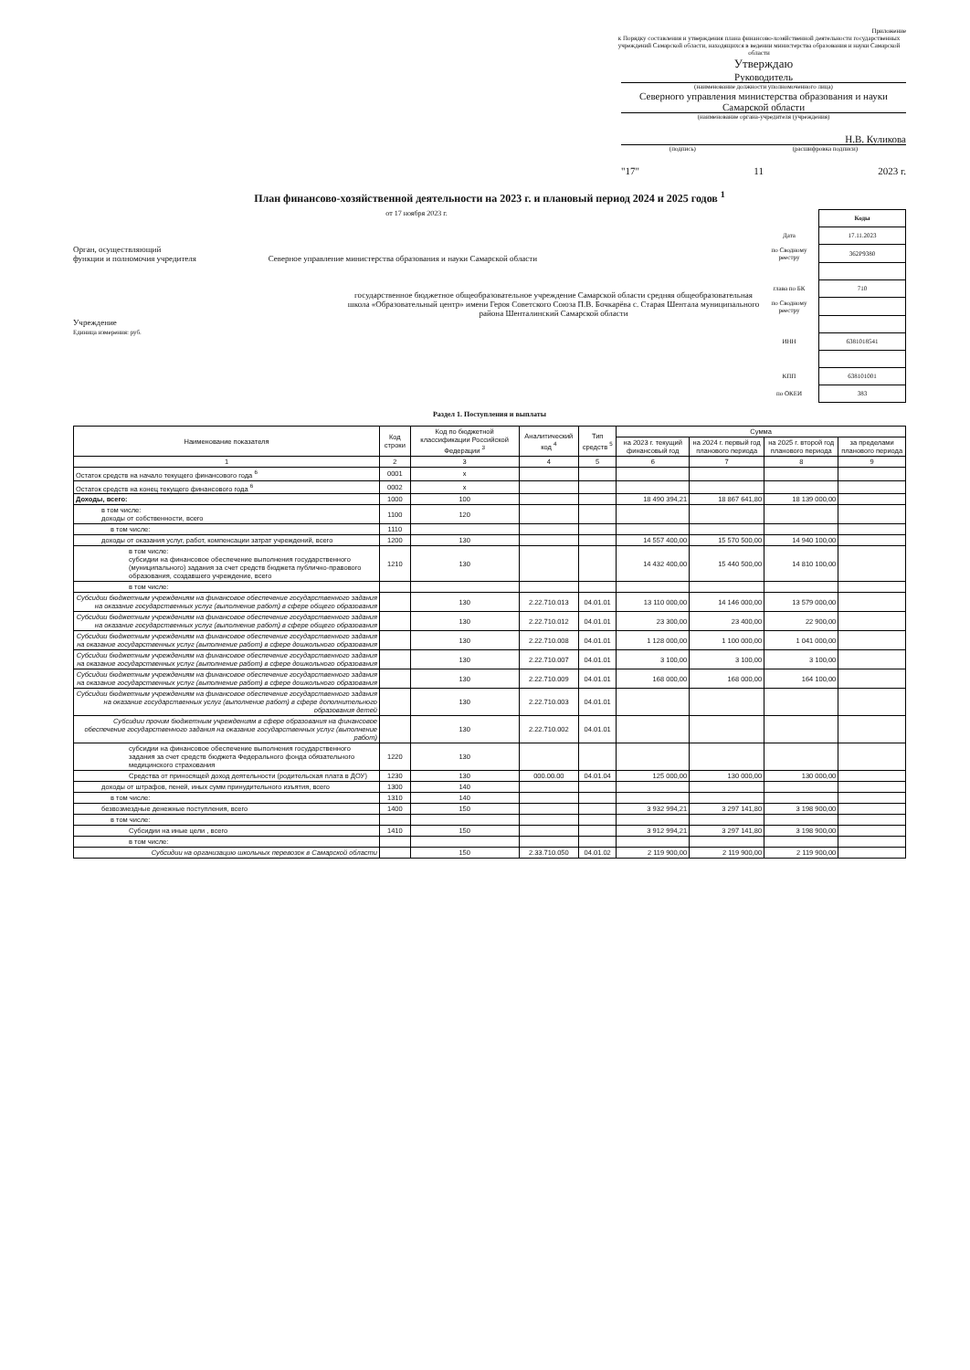Приложение
к Порядку составления и утверждения плана финансово-хозяйственной деятельности государственных учреждений Самарской области, находящихся в ведении министерства образования и науки Самарской области
Утверждаю
Руководитель
(наименование должности уполномоченного лица)
Северного управления министерства образования и науки Самарской области
(наименование органа-учредителя (учреждения)
Н.В. Куликова
(подпись) (расшифровка подписи)
"17" 11 2023 г.
План финансово-хозяйственной деятельности на 2023 г. и плановый период 2024 и 2025 годов <sup>1</sup>
от 17 ноября 2023 г.
Орган, осуществляющий
функции и полномочия учредителя Северное управление министерства образования и науки Самарской области
государственное бюджетное общеобразовательное учреждение Самарской области средняя общеобразовательная школа «Образовательный центр» имени Героя Советского Союза П.В. Бочкарёва с. Старая Шентала муниципального района Шенталинский Самарской области
Учреждение
Единица измерения: руб.
| | Коды |
| Дата | 17.11.2023 |
| по Сводному реестру | 362Р9380 |
| глава по БК | 710 |
| по Сводному реестру | |
| ИНН | 6381018541 |
| КПП | 638101001 |
| по ОКЕИ | 383 |
Раздел 1. Поступления и выплаты
| Наименование показателя | Код строки | Код по бюджетной классификации Российской Федерации <sup>3</sup> | Аналитический код <sup>4</sup> | Тип средств <sup>5</sup> | Сумма | | | |
| --- | --- | --- | --- | --- | --- | --- | --- | --- |
| | | | | | на 2023 г. текущий финансовый год | на 2024 г. первый год планового периода | на 2025 г. второй год планового периода | за пределами планового периода |
| 1 | 2 | 3 | 4 | 5 | 6 | 7 | 8 | 9 |
| Остаток средств на начало текущего финансового года <sup>6</sup> | 0001 | x | | | | | | |
| Остаток средств на конец текущего финансового года <sup>6</sup> | 0002 | x | | | | | | |
| Доходы, всего: | 1000 | 100 | | | 18 490 394,21 | 18 867 641,80 | 18 139 000,00 | |
| в том числе: доходы от собственности, всего | 1100 | 120 | | | | | | |
| в том числе: | 1110 | | | | | | | |
| доходы от оказания услуг, работ, компенсации затрат учреждений, всего | 1200 | 130 | | | 14 557 400,00 | 15 570 500,00 | 14 940 100,00 | |
| в том числе: субсидии на финансовое обеспечение выполнения государственного (муниципального) задания за счет средств бюджета публично-правового образования, создавшего учреждение, всего | 1210 | 130 | | | 14 432 400,00 | 15 440 500,00 | 14 810 100,00 | |
| в том числе: | | | | | | | | |
| Субсидии бюджетным учреждениям на финансовое обеспечение государственного задания на оказание государственных услуг (выполнение работ) в сфере общего образования | | 130 | 2.22.710.013 | 04.01.01 | 13 110 000,00 | 14 146 000,00 | 13 579 000,00 | |
| Субсидии бюджетным учреждениям на финансовое обеспечение государственного задания на оказание государственных услуг (выполнение работ) в сфере общего образования | | 130 | 2.22.710.012 | 04.01.01 | 23 300,00 | 23 400,00 | 22 900,00 | |
| Субсидии бюджетным учреждениям на финансовое обеспечение государственного задания на оказание государственных услуг (выполнение работ) в сфере дошкольного образования | | 130 | 2.22.710.008 | 04.01.01 | 1 128 000,00 | 1 100 000,00 | 1 041 000,00 | |
| Субсидии бюджетным учреждениям на финансовое обеспечение государственного задания на оказание государственных услуг (выполнение работ) в сфере дошкольного образования | | 130 | 2.22.710.007 | 04.01.01 | 3 100,00 | 3 100,00 | 3 100,00 | |
| Субсидии бюджетным учреждениям на финансовое обеспечение государственного задания на оказание государственных услуг (выполнение работ) в сфере дошкольного образования | | 130 | 2.22.710.009 | 04.01.01 | 168 000,00 | 168 000,00 | 164 100,00 | |
| Субсидии бюджетным учреждениям на финансовое обеспечение государственного задания на оказание государственных услуг (выполнение работ) в сфере дополнительного образования детей | | 130 | 2.22.710.003 | 04.01.01 | | | | |
| Субсидии прочим бюджетным учреждениям в сфере образования на финансовое обеспечение государственного задания на оказание государственных услуг (выполнение работ) | | 130 | 2.22.710.002 | 04.01.01 | | | | |
| субсидии на финансовое обеспечение выполнения государственного задания за счет средств бюджета Федерального фонда обязательного медицинского страхования | 1220 | 130 | | | | | | |
| Средства от приносящей доход деятельности (родительская плата в ДОУ) | 1230 | 130 | 000.00.00 | 04.01.04 | 125 000,00 | 130 000,00 | 130 000,00 | |
| доходы от штрафов, пеней, иных сумм принудительного изъятия, всего | 1300 | 140 | | | | | | |
| в том числе: | 1310 | 140 | | | | | | |
| безвозмездные денежные поступления, всего | 1400 | 150 | | | 3 932 994,21 | 3 297 141,80 | 3 198 900,00 | |
| в том числе: | | | | | | | | |
| Субсидии на иные цели , всего | 1410 | 150 | | | 3 912 994,21 | 3 297 141,80 | 3 198 900,00 | |
| в том числе: | | | | | | | | |
| Субсидии на организацию школьных перевозок в Самарской области | | 150 | 2.33.710.050 | 04.01.02 | 2 119 900,00 | 2 119 900,00 | 2 119 900,00 | |